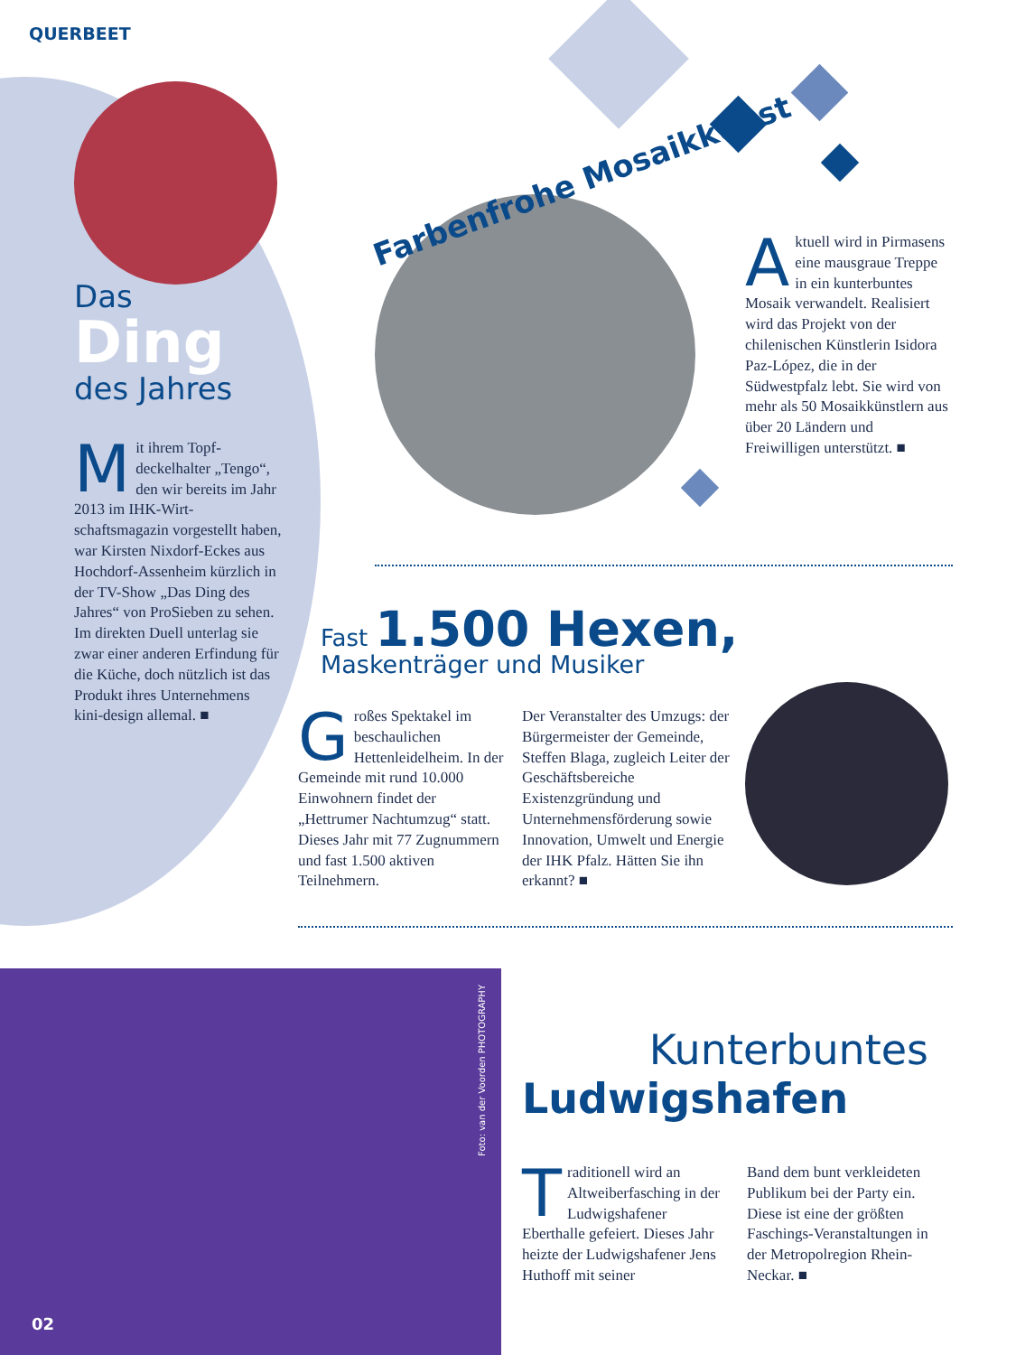QUERBEET
Farbenfrohe Mosaikkunst
Das
Ding
des Jahres
Mit ihrem Topf­deckelhalter „Tengo“, den wir bereits im Jahr 2013 im IHK-Wirt­schaftsmagazin vorgestellt haben, war Kirsten Nixdorf-Eckes aus Hochdorf-Assen­heim kürzlich in der TV-Show „Das Ding des Jahres“ von ProSieben zu sehen. Im direkten Duell unterlag sie zwar einer anderen Erfin­dung für die Küche, doch nützlich ist das Produkt ihres Unternehmens kini-design allemal. ■
Aktuell wird in Pirma­sens eine mausgraue Treppe in ein kunter­buntes Mosaik verwandelt. Realisiert wird das Projekt von der chilenischen Künst­lerin Isidora Paz-López, die in der Südwestpfalz lebt. Sie wird von mehr als 50 Mosaikkünstlern aus über 20 Ländern und Freiwilligen unterstützt. ■
Fast 1.500 Hexen,
Maskenträger und Musiker
Großes Spektakel im beschaulichen Hettenleidelheim. In der Gemeinde mit rund 10.000 Einwohnern findet der „Hettrumer Nachtum­zug“ statt. Dieses Jahr mit 77 Zugnummern und fast 1.500 aktiven Teilnehmern.
Der Veranstalter des Um­zugs: der Bürgermeister der Gemeinde, Steffen Blaga, zugleich Leiter der Geschäfts­bereiche Existenzgründung und Unternehmensförderung sowie Innovation, Umwelt und Energie der IHK Pfalz. Hätten Sie ihn erkannt? ■
Foto: van der Voorden PHOTOGRAPHY
02
Kunterbuntes
Ludwigshafen
Traditionell wird an Altweiberfasching in der Ludwigshafener Eberthalle gefeiert. Dieses Jahr heizte der Ludwigshafe­ner Jens Huthoff mit seiner
Band dem bunt verkleideten Publikum bei der Party ein. Diese ist eine der größten Faschings-Veranstaltun­gen in der Metropolregion Rhein-Neckar. ■